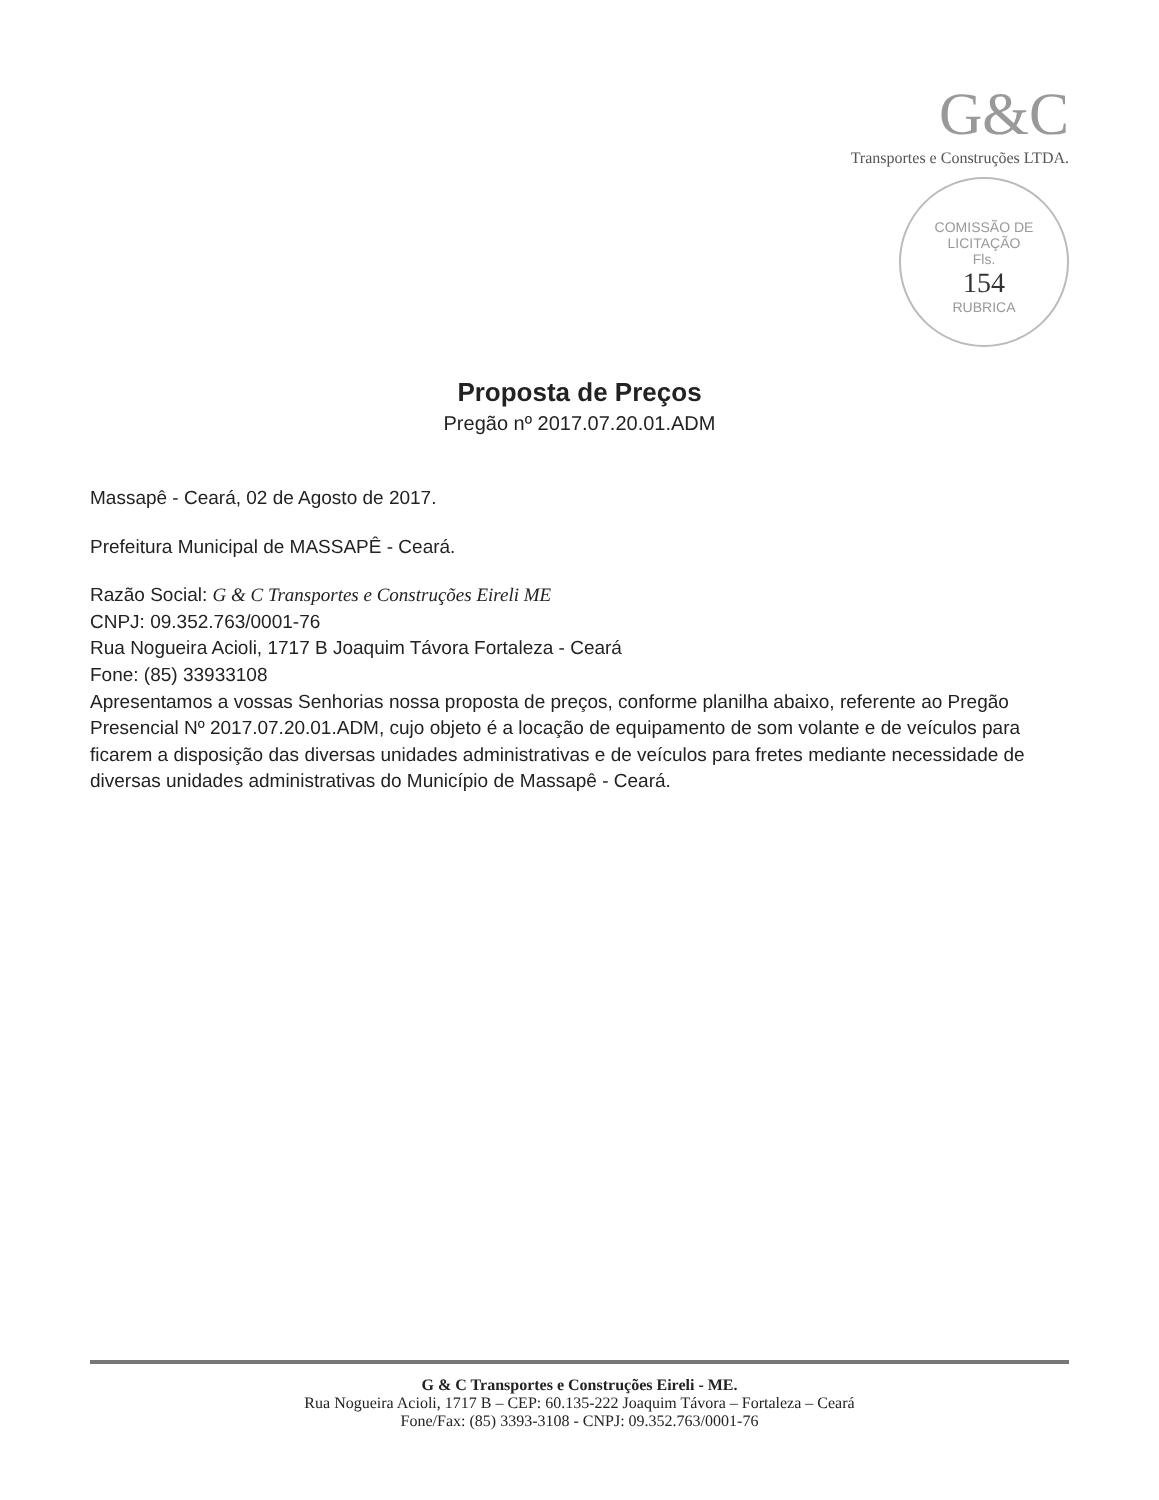G&C
Transportes e Construções LTDA.
COMISSÃO DE LICITAÇÃO
Fls.
154
RUBRICA
Proposta de Preços
Pregão nº 2017.07.20.01.ADM
Massapê - Ceará, 02 de Agosto de 2017.
Prefeitura Municipal de MASSAPÊ - Ceará.
Razão Social: G & C Transportes e Construções Eireli ME
CNPJ: 09.352.763/0001-76
Rua Nogueira Acioli, 1717 B Joaquim Távora Fortaleza - Ceará
Fone: (85) 33933108
Apresentamos a vossas Senhorias nossa proposta de preços, conforme planilha abaixo, referente ao Pregão Presencial Nº 2017.07.20.01.ADM, cujo objeto é a locação de equipamento de som volante e de veículos para ficarem a disposição das diversas unidades administrativas e de veículos para fretes mediante necessidade de diversas unidades administrativas do Município de Massapê - Ceará.
G & C Transportes e Construções Eireli - ME.
Rua Nogueira Acioli, 1717 B – CEP: 60.135-222 Joaquim Távora – Fortaleza – Ceará
Fone/Fax: (85) 3393-3108 - CNPJ: 09.352.763/0001-76